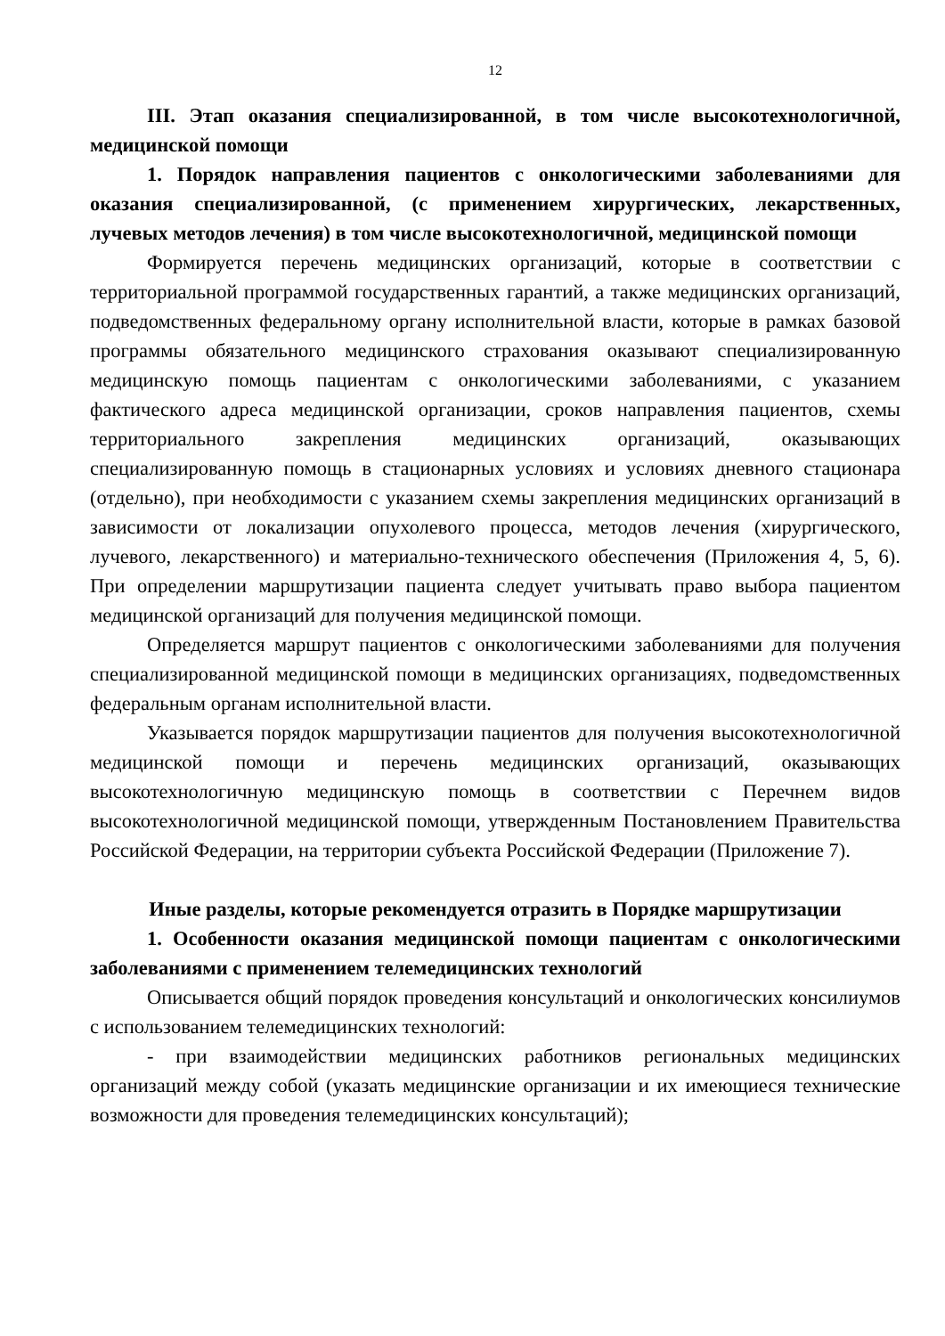12
III. Этап оказания специализированной, в том числе высокотехнологичной, медицинской помощи
1. Порядок направления пациентов с онкологическими заболеваниями для оказания специализированной, (с применением хирургических, лекарственных, лучевых методов лечения) в том числе высокотехнологичной, медицинской помощи
Формируется перечень медицинских организаций, которые в соответствии с территориальной программой государственных гарантий, а также медицинских организаций, подведомственных федеральному органу исполнительной власти, которые в рамках базовой программы обязательного медицинского страхования оказывают специализированную медицинскую помощь пациентам с онкологическими заболеваниями, с указанием фактического адреса медицинской организации, сроков направления пациентов, схемы территориального закрепления медицинских организаций, оказывающих специализированную помощь в стационарных условиях и условиях дневного стационара (отдельно), при необходимости с указанием схемы закрепления медицинских организаций в зависимости от локализации опухолевого процесса, методов лечения (хирургического, лучевого, лекарственного) и материально-технического обеспечения (Приложения 4, 5, 6). При определении маршрутизации пациента следует учитывать право выбора пациентом медицинской организаций для получения медицинской помощи.
Определяется маршрут пациентов с онкологическими заболеваниями для получения специализированной медицинской помощи в медицинских организациях, подведомственных федеральным органам исполнительной власти.
Указывается порядок маршрутизации пациентов для получения высокотехнологичной медицинской помощи и перечень медицинских организаций, оказывающих высокотехнологичную медицинскую помощь в соответствии с Перечнем видов высокотехнологичной медицинской помощи, утвержденным Постановлением Правительства Российской Федерации, на территории субъекта Российской Федерации (Приложение 7).
Иные разделы, которые рекомендуется отразить в Порядке маршрутизации
1. Особенности оказания медицинской помощи пациентам с онкологическими заболеваниями с применением телемедицинских технологий
Описывается общий порядок проведения консультаций и онкологических консилиумов с использованием телемедицинских технологий:
- при взаимодействии медицинских работников региональных медицинских организаций между собой (указать медицинские организации и их имеющиеся технические возможности для проведения телемедицинских консультаций);